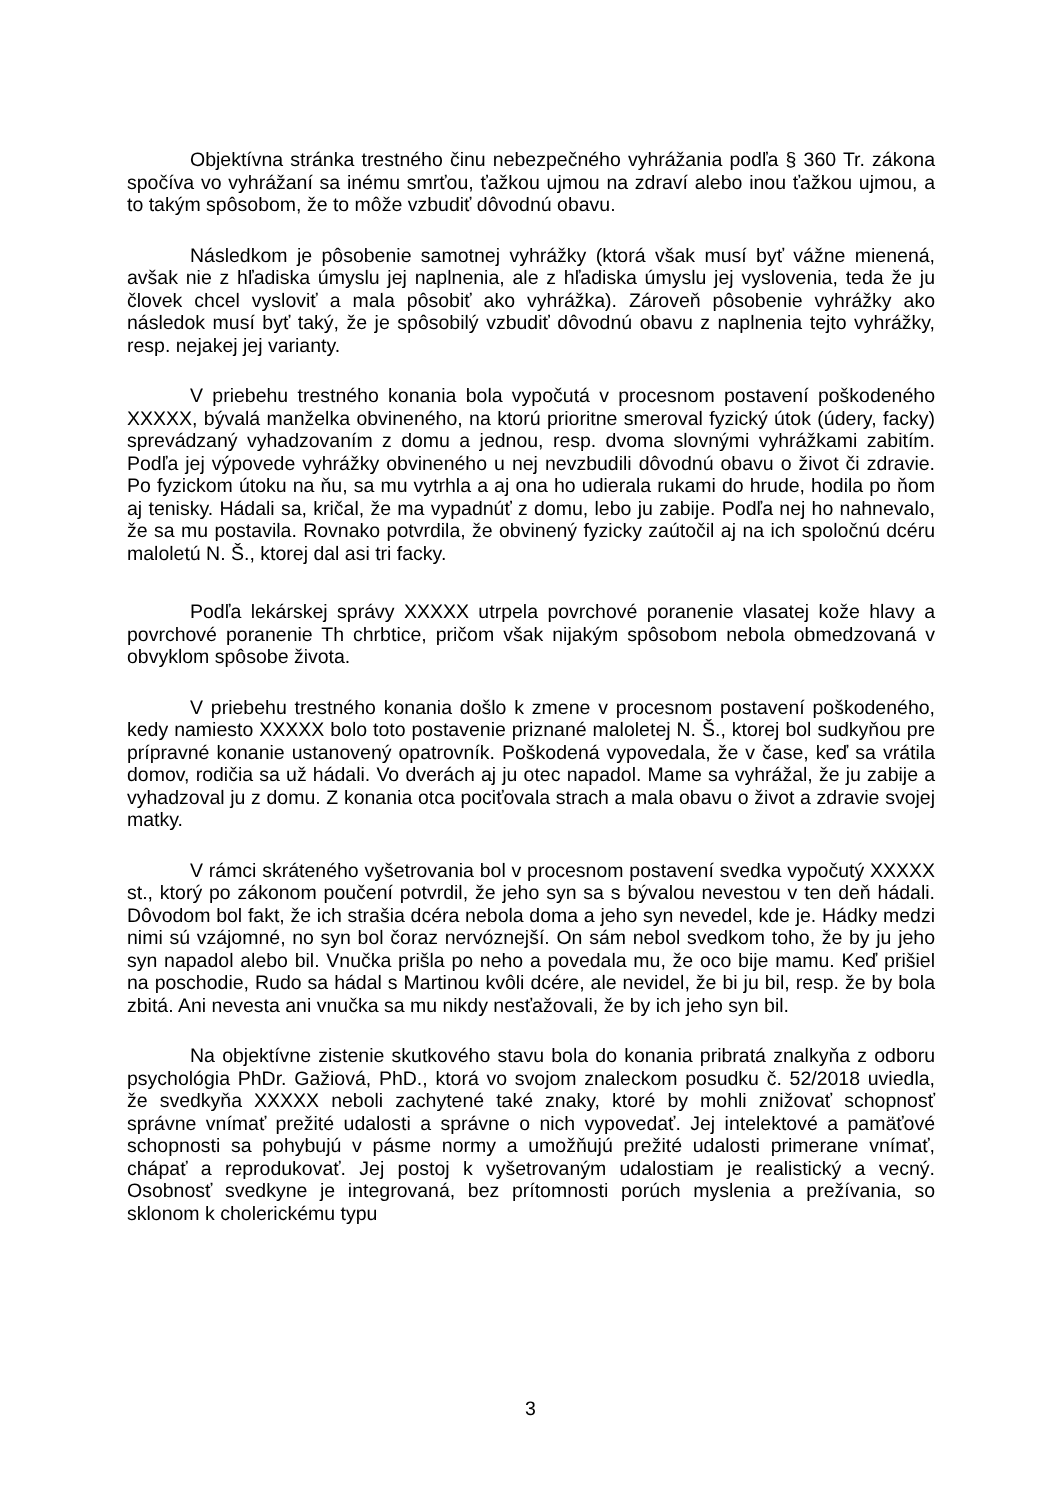Objektívna stránka trestného činu nebezpečného vyhrážania podľa § 360 Tr. zákona spočíva vo vyhrážaní sa inému smrťou, ťažkou ujmou na zdraví alebo inou ťažkou ujmou, a to takým spôsobom, že to môže vzbudiť dôvodnú obavu.
Následkom je pôsobenie samotnej vyhrážky (ktorá však musí byť vážne mienená, avšak nie z hľadiska úmyslu jej naplnenia, ale z hľadiska úmyslu jej vyslovenia, teda že ju človek chcel vysloviť a mala pôsobiť ako vyhrážka). Zároveň pôsobenie vyhrážky ako následok musí byť taký, že je spôsobilý vzbudiť dôvodnú obavu z naplnenia tejto vyhrážky, resp. nejakej jej varianty.
V priebehu trestného konania bola vypočutá v procesnom postavení poškodeného XXXXX, bývalá manželka obvineného, na ktorú prioritne smeroval fyzický útok (údery, facky) sprevádzaný vyhadzovaním z domu a jednou, resp. dvoma slovnými vyhrážkami zabitím. Podľa jej výpovede vyhrážky obvineného u nej nevzbudili dôvodnú obavu o život či zdravie. Po fyzickom útoku na ňu, sa mu vytrhla a aj ona ho udierala rukami do hrude, hodila po ňom aj tenisky. Hádali sa, kričal, že ma vypadnúť z domu, lebo ju zabije. Podľa nej ho nahnevalo, že sa mu postavila. Rovnako potvrdila, že obvinený fyzicky zaútočil aj na ich spoločnú dcéru maloletú N. Š., ktorej dal asi tri facky.
Podľa lekárskej správy XXXXX utrpela povrchové poranenie vlasatej kože hlavy a povrchové poranenie Th chrbtice, pričom však nijakým spôsobom nebola obmedzovaná v obvyklom spôsobe života.
V priebehu trestného konania došlo k zmene v procesnom postavení poškodeného, kedy namiesto XXXXX bolo toto postavenie priznané maloletej N. Š., ktorej bol sudkyňou pre prípravné konanie ustanovený opatrovník. Poškodená vypovedala, že v čase, keď sa vrátila domov, rodičia sa už hádali. Vo dverách aj ju otec napadol. Mame sa vyhrážal, že ju zabije a vyhadzoval ju z domu. Z konania otca pociťovala strach a mala obavu o život a zdravie svojej matky.
V rámci skráteného vyšetrovania bol v procesnom postavení svedka vypočutý XXXXX st., ktorý po zákonom poučení potvrdil, že jeho syn sa s bývalou nevestou v ten deň hádali. Dôvodom bol fakt, že ich strašia dcéra nebola doma a jeho syn nevedel, kde je. Hádky medzi nimi sú vzájomné, no syn bol čoraz nervóznejší. On sám nebol svedkom toho, že by ju jeho syn napadol alebo bil. Vnučka prišla po neho a povedala mu, že oco bije mamu. Keď prišiel na poschodie, Rudo sa hádal s Martinou kvôli dcére, ale nevidel, že bi ju bil, resp. že by bola zbitá. Ani nevesta ani vnučka sa mu nikdy nesťažovali, že by ich jeho syn bil.
Na objektívne zistenie skutkového stavu bola do konania pribratá znalkyňa z odboru psychológia PhDr. Gažiová, PhD., ktorá vo svojom znaleckom posudku č. 52/2018 uviedla, že svedkyňa XXXXX neboli zachytené také znaky, ktoré by mohli znižovať schopnosť správne vnímať prežité udalosti a správne o nich vypovedať. Jej intelektové a pamäťové schopnosti sa pohybujú v pásme normy a umožňujú prežité udalosti primerane vnímať, chápať a reprodukovať. Jej postoj k vyšetrovaným udalostiam je realistický a vecný. Osobnosť svedkyne je integrovaná, bez prítomnosti porúch myslenia a prežívania, so sklonom k cholerickému typu
3